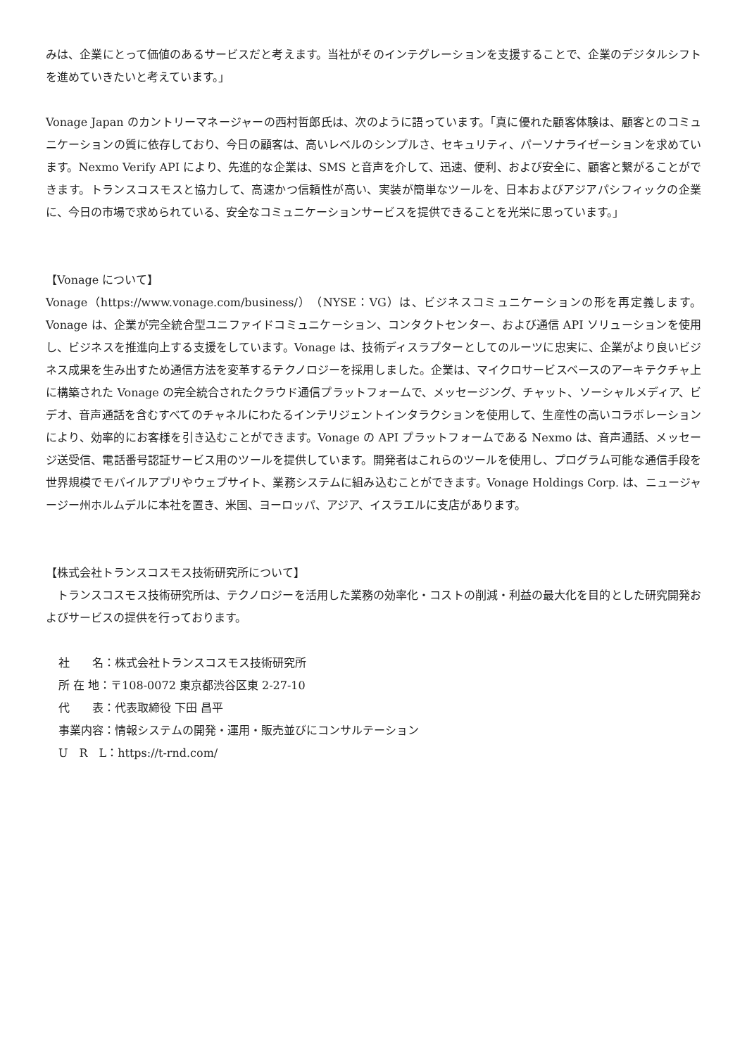みは、企業にとって価値のあるサービスだと考えます。当社がそのインテグレーションを支援することで、企業のデジタルシフトを進めていきたいと考えています。」
Vonage Japan のカントリーマネージャーの西村哲郎氏は、次のように語っています。「真に優れた顧客体験は、顧客とのコミュニケーションの質に依存しており、今日の顧客は、高いレベルのシンプルさ、セキュリティ、パーソナライゼーションを求めています。Nexmo Verify API により、先進的な企業は、SMS と音声を介して、迅速、便利、および安全に、顧客と繋がることができます。トランスコスモスと協力して、高速かつ信頼性が高い、実装が簡単なツールを、日本およびアジアパシフィックの企業に、今日の市場で求められている、安全なコミュニケーションサービスを提供できることを光栄に思っています。」
【Vonage について】
Vonage（https://www.vonage.com/business/）（NYSE：VG）は、ビジネスコミュニケーションの形を再定義します。Vonage は、企業が完全統合型ユニファイドコミュニケーション、コンタクトセンター、および通信 API ソリューションを使用し、ビジネスを推進向上する支援をしています。Vonage は、技術ディスラプターとしてのルーツに忠実に、企業がより良いビジネス成果を生み出すため通信方法を変革するテクノロジーを採用しました。企業は、マイクロサービスベースのアーキテクチャ上に構築された Vonage の完全統合されたクラウド通信プラットフォームで、メッセージング、チャット、ソーシャルメディア、ビデオ、音声通話を含むすべてのチャネルにわたるインテリジェントインタラクションを使用して、生産性の高いコラボレーションにより、効率的にお客様を引き込むことができます。Vonage の API プラットフォームである Nexmo は、音声通話、メッセージ送受信、電話番号認証サービス用のツールを提供しています。開発者はこれらのツールを使用し、プログラム可能な通信手段を世界規模でモバイルアプリやウェブサイト、業務システムに組み込むことができます。Vonage Holdings Corp. は、ニュージャージー州ホルムデルに本社を置き、米国、ヨーロッパ、アジア、イスラエルに支店があります。
【株式会社トランスコスモス技術研究所について】
　トランスコスモス技術研究所は、テクノロジーを活用した業務の効率化・コストの削減・利益の最大化を目的とした研究開発およびサービスの提供を行っております。
社　　名：株式会社トランスコスモス技術研究所
所 在 地：〒108-0072 東京都渋谷区東 2-27-10
代　　表：代表取締役 下田 昌平
事業内容：情報システムの開発・運用・販売並びにコンサルテーション
U　R　L：https://t-rnd.com/